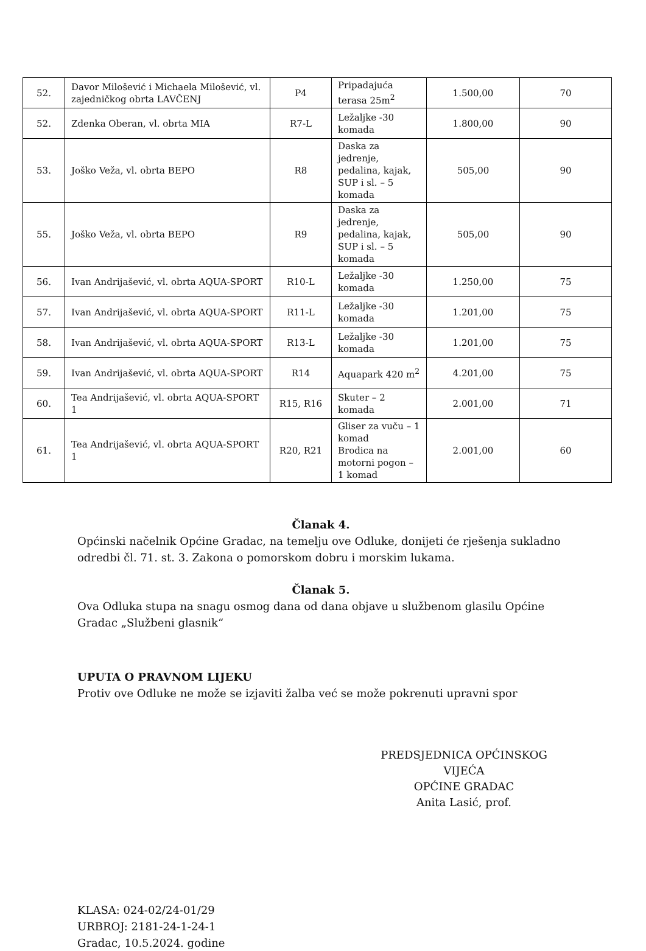| 52. | Davor Milošević i Michaela Milošević, vl. zajedničkog obrta LAVČENJ | P4 | Pripadajuća terasa 25m<sup>2</sup> | 1.500,00 | 70 |
| 52. | Zdenka Oberan, vl. obrta MIA | R7-L | Ležaljke -30 komada | 1.800,00 | 90 |
| 53. | Joško Veža, vl. obrta BEPO | R8 | Daska za jedrenje, pedalina, kajak, SUP i sl. – 5 komada | 505,00 | 90 |
| 55. | Joško Veža, vl. obrta BEPO | R9 | Daska za jedrenje, pedalina, kajak, SUP i sl. – 5 komada | 505,00 | 90 |
| 56. | Ivan Andrijašević, vl. obrta AQUA-SPORT | R10-L | Ležaljke -30 komada | 1.250,00 | 75 |
| 57. | Ivan Andrijašević, vl. obrta AQUA-SPORT | R11-L | Ležaljke -30 komada | 1.201,00 | 75 |
| 58. | Ivan Andrijašević, vl. obrta AQUA-SPORT | R13-L | Ležaljke -30 komada | 1.201,00 | 75 |
| 59. | Ivan Andrijašević, vl. obrta AQUA-SPORT | R14 | Aquapark 420 m<sup>2</sup> | 4.201,00 | 75 |
| 60. | Tea Andrijašević, vl. obrta AQUA-SPORT 1 | R15, R16 | Skuter – 2 komada | 2.001,00 | 71 |
| 61. | Tea Andrijašević, vl. obrta AQUA-SPORT 1 | R20, R21 | Gliser za vuču – 1 komad Brodica na motorni pogon – 1 komad | 2.001,00 | 60 |
Članak 4.
Općinski načelnik Općine Gradac, na temelju ove Odluke, donijeti će rješenja sukladno odredbi čl. 71. st. 3. Zakona o pomorskom dobru i morskim lukama.
Članak 5.
Ova Odluka stupa na snagu osmog dana od dana objave u službenom glasilu Općine Gradac „Službeni glasnik“
UPUTA O PRAVNOM LIJEKU
Protiv ove Odluke ne može se izjaviti žalba već se može pokrenuti upravni spor
PREDSJEDNICA OPĆINSKOG VIJEĆA
OPĆINE GRADAC
Anita Lasić, prof.
KLASA: 024-02/24-01/29
URBROJ: 2181-24-1-24-1
Gradac, 10.5.2024. godine